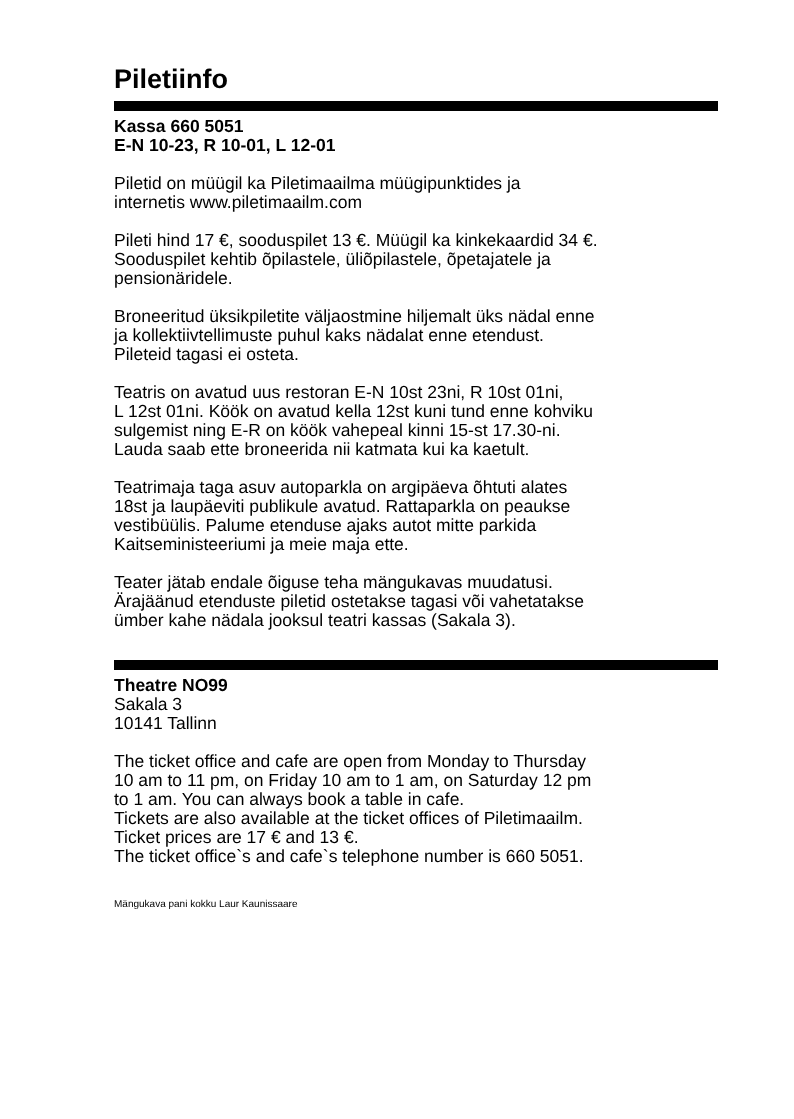Piletiinfo
Kassa 660 5051
E-N 10-23, R 10-01, L 12-01
Piletid on müügil ka Piletimaailma müügipunktides ja
internetis www.piletimaailm.com
Pileti hind 17 €, sooduspilet 13 €. Müügil ka kinkekaardid 34 €.
Sooduspilet kehtib õpilastele, üliõpilastele, õpetajatele ja
pensionäridele.
Broneeritud üksikpiletite väljaostmine hiljemalt üks nädal enne
ja kollektiivtellimuste puhul kaks nädalat enne etendust.
Pileteid tagasi ei osteta.
Teatris on avatud uus restoran E-N 10st 23ni, R 10st 01ni,
L 12st 01ni. Köök on avatud kella 12st kuni tund enne kohviku
sulgemist ning E-R on köök vahepeal kinni 15-st 17.30-ni.
Lauda saab ette broneerida nii katmata kui ka kaetult.
Teatrimaja taga asuv autoparkla on argipäeva õhtuti alates
18st ja laupäeviti publikule avatud. Rattaparkla on peaukse
vestibüülis. Palume etenduse ajaks autot mitte parkida
Kaitseministeeriumi ja meie maja ette.
Teater jätab endale õiguse teha mängukavas muudatusi.
Ärajäänud etenduste piletid ostetakse tagasi või vahetatakse
ümber kahe nädala jooksul teatri kassas (Sakala 3).
Theatre NO99
Sakala 3
10141 Tallinn
The ticket office and cafe are open from Monday to Thursday
10 am to 11 pm, on Friday 10 am to 1 am, on Saturday 12 pm
to 1 am. You can always book a table in cafe.
Tickets are also available at the ticket offices of Piletimaailm.
Ticket prices are 17 € and 13 €.
The ticket office`s and cafe`s telephone number is 660 5051.
Mängukava pani kokku Laur Kaunissaare